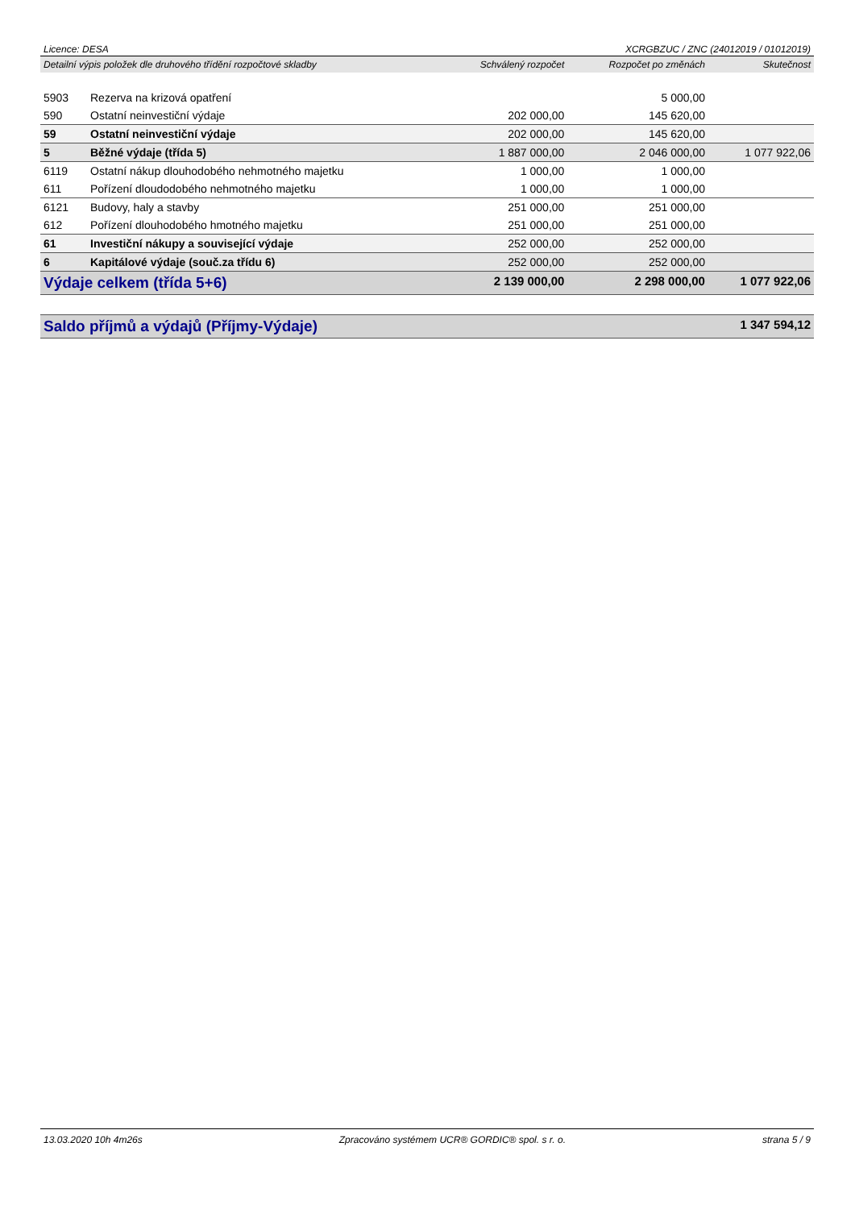Licence: DESA XCRGBZUC / ZNC (24012019 / 01012019)
| Detailní výpis položek dle druhového třídění rozpočtové skladby | | Schválený rozpočet | Rozpočet po změnách | Skutečnost |
| --- | --- | --- | --- | --- |
| 5903 | Rezerva na krizová opatření | | 5 000,00 | |
| 590 | Ostatní neinvestiční výdaje | 202 000,00 | 145 620,00 | |
| 59 | Ostatní neinvestiční výdaje | 202 000,00 | 145 620,00 | |
| 5 | Běžné výdaje (třída 5) | 1 887 000,00 | 2 046 000,00 | 1 077 922,06 |
| 6119 | Ostatní nákup dlouhodobého nehmotného majetku | 1 000,00 | 1 000,00 | |
| 611 | Pořízení dloudodobého nehmotného majetku | 1 000,00 | 1 000,00 | |
| 6121 | Budovy, haly a stavby | 251 000,00 | 251 000,00 | |
| 612 | Pořízení dlouhodobého hmotného majetku | 251 000,00 | 251 000,00 | |
| 61 | Investiční nákupy a související výdaje | 252 000,00 | 252 000,00 | |
| 6 | Kapitálové výdaje (souč.za třídu 6) | 252 000,00 | 252 000,00 | |
| Výdaje celkem (třída 5+6) | | 2 139 000,00 | 2 298 000,00 | 1 077 922,06 |
| Saldo příjmů a výdajů (Příjmy-Výdaje) | | | | 1 347 594,12 |
13.03.2020 10h 4m26s Zpracováno systémem UCR® GORDIC® spol. s r. o. strana 5 / 9